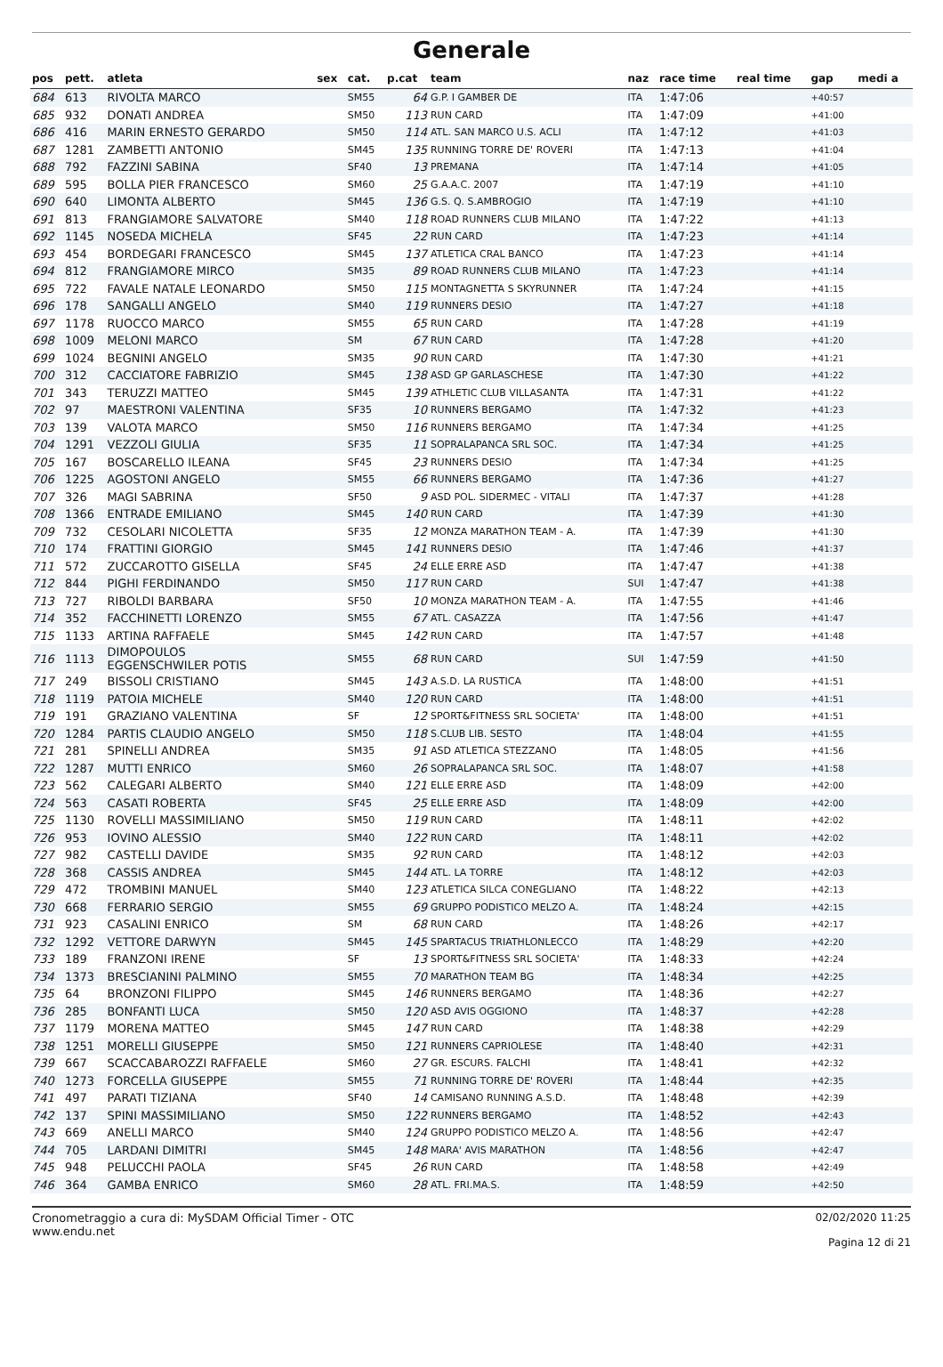Generale
| pos | pett. | atleta | sex | cat. | p.cat | team | naz | race time | real time | gap | medi a |
| --- | --- | --- | --- | --- | --- | --- | --- | --- | --- | --- | --- |
| 684 | 613 | RIVOLTA MARCO | | SM55 | 64 | G.P. I GAMBER DE | ITA | 1:47:06 | | +40:57 | |
| 685 | 932 | DONATI ANDREA | | SM50 | 113 | RUN CARD | ITA | 1:47:09 | | +41:00 | |
| 686 | 416 | MARIN ERNESTO GERARDO | | SM50 | 114 | ATL. SAN MARCO U.S. ACLI | ITA | 1:47:12 | | +41:03 | |
| 687 | 1281 | ZAMBETTI ANTONIO | | SM45 | 135 | RUNNING TORRE DE' ROVERI | ITA | 1:47:13 | | +41:04 | |
| 688 | 792 | FAZZINI SABINA | | SF40 | 13 | PREMANA | ITA | 1:47:14 | | +41:05 | |
| 689 | 595 | BOLLA PIER FRANCESCO | | SM60 | 25 | G.A.A.C. 2007 | ITA | 1:47:19 | | +41:10 | |
| 690 | 640 | LIMONTA ALBERTO | | SM45 | 136 | G.S. Q. S.AMBROGIO | ITA | 1:47:19 | | +41:10 | |
| 691 | 813 | FRANGIAMORE SALVATORE | | SM40 | 118 | ROAD RUNNERS CLUB MILANO | ITA | 1:47:22 | | +41:13 | |
| 692 | 1145 | NOSEDA MICHELA | | SF45 | 22 | RUN CARD | ITA | 1:47:23 | | +41:14 | |
| 693 | 454 | BORDEGARI FRANCESCO | | SM45 | 137 | ATLETICA CRAL BANCO | ITA | 1:47:23 | | +41:14 | |
| 694 | 812 | FRANGIAMORE MIRCO | | SM35 | 89 | ROAD RUNNERS CLUB MILANO | ITA | 1:47:23 | | +41:14 | |
| 695 | 722 | FAVALE NATALE LEONARDO | | SM50 | 115 | MONTAGNETTA S SKYRUNNER | ITA | 1:47:24 | | +41:15 | |
| 696 | 178 | SANGALLI ANGELO | | SM40 | 119 | RUNNERS DESIO | ITA | 1:47:27 | | +41:18 | |
| 697 | 1178 | RUOCCO MARCO | | SM55 | 65 | RUN CARD | ITA | 1:47:28 | | +41:19 | |
| 698 | 1009 | MELONI MARCO | | SM | 67 | RUN CARD | ITA | 1:47:28 | | +41:20 | |
| 699 | 1024 | BEGNINI ANGELO | | SM35 | 90 | RUN CARD | ITA | 1:47:30 | | +41:21 | |
| 700 | 312 | CACCIATORE FABRIZIO | | SM45 | 138 | ASD GP GARLASCHESE | ITA | 1:47:30 | | +41:22 | |
| 701 | 343 | TERUZZI MATTEO | | SM45 | 139 | ATHLETIC CLUB VILLASANTA | ITA | 1:47:31 | | +41:22 | |
| 702 | 97 | MAESTRONI VALENTINA | | SF35 | 10 | RUNNERS BERGAMO | ITA | 1:47:32 | | +41:23 | |
| 703 | 139 | VALOTA MARCO | | SM50 | 116 | RUNNERS BERGAMO | ITA | 1:47:34 | | +41:25 | |
| 704 | 1291 | VEZZOLI GIULIA | | SF35 | 11 | SOPRALAPANCA SRL SOC. | ITA | 1:47:34 | | +41:25 | |
| 705 | 167 | BOSCARELLO ILEANA | | SF45 | 23 | RUNNERS DESIO | ITA | 1:47:34 | | +41:25 | |
| 706 | 1225 | AGOSTONI ANGELO | | SM55 | 66 | RUNNERS BERGAMO | ITA | 1:47:36 | | +41:27 | |
| 707 | 326 | MAGI SABRINA | | SF50 | 9 | ASD POL. SIDERMEC - VITALI | ITA | 1:47:37 | | +41:28 | |
| 708 | 1366 | ENTRADE EMILIANO | | SM45 | 140 | RUN CARD | ITA | 1:47:39 | | +41:30 | |
| 709 | 732 | CESOLARI NICOLETTA | | SF35 | 12 | MONZA MARATHON TEAM - A. | ITA | 1:47:39 | | +41:30 | |
| 710 | 174 | FRATTINI GIORGIO | | SM45 | 141 | RUNNERS DESIO | ITA | 1:47:46 | | +41:37 | |
| 711 | 572 | ZUCCAROTTO GISELLA | | SF45 | 24 | ELLE ERRE ASD | ITA | 1:47:47 | | +41:38 | |
| 712 | 844 | PIGHI FERDINANDO | | SM50 | 117 | RUN CARD | SUI | 1:47:47 | | +41:38 | |
| 713 | 727 | RIBOLDI BARBARA | | SF50 | 10 | MONZA MARATHON TEAM - A. | ITA | 1:47:55 | | +41:46 | |
| 714 | 352 | FACCHINETTI LORENZO | | SM55 | 67 | ATL. CASAZZA | ITA | 1:47:56 | | +41:47 | |
| 715 | 1133 | ARTINA RAFFAELE | | SM45 | 142 | RUN CARD | ITA | 1:47:57 | | +41:48 | |
| 716 | 1113 | DIMOPOULOS EGGENSCHWILER POTIS | | SM55 | 68 | RUN CARD | SUI | 1:47:59 | | +41:50 | |
| 717 | 249 | BISSOLI CRISTIANO | | SM45 | 143 | A.S.D. LA RUSTICA | ITA | 1:48:00 | | +41:51 | |
| 718 | 1119 | PATOIA MICHELE | | SM40 | 120 | RUN CARD | ITA | 1:48:00 | | +41:51 | |
| 719 | 191 | GRAZIANO VALENTINA | | SF | 12 | SPORT&FITNESS SRL SOCIETA' | ITA | 1:48:00 | | +41:51 | |
| 720 | 1284 | PARTIS CLAUDIO ANGELO | | SM50 | 118 | S.CLUB LIB. SESTO | ITA | 1:48:04 | | +41:55 | |
| 721 | 281 | SPINELLI ANDREA | | SM35 | 91 | ASD ATLETICA STEZZANO | ITA | 1:48:05 | | +41:56 | |
| 722 | 1287 | MUTTI ENRICO | | SM60 | 26 | SOPRALAPANCA SRL SOC. | ITA | 1:48:07 | | +41:58 | |
| 723 | 562 | CALEGARI ALBERTO | | SM40 | 121 | ELLE ERRE ASD | ITA | 1:48:09 | | +42:00 | |
| 724 | 563 | CASATI ROBERTA | | SF45 | 25 | ELLE ERRE ASD | ITA | 1:48:09 | | +42:00 | |
| 725 | 1130 | ROVELLI MASSIMILIANO | | SM50 | 119 | RUN CARD | ITA | 1:48:11 | | +42:02 | |
| 726 | 953 | IOVINO ALESSIO | | SM40 | 122 | RUN CARD | ITA | 1:48:11 | | +42:02 | |
| 727 | 982 | CASTELLI DAVIDE | | SM35 | 92 | RUN CARD | ITA | 1:48:12 | | +42:03 | |
| 728 | 368 | CASSIS ANDREA | | SM45 | 144 | ATL. LA TORRE | ITA | 1:48:12 | | +42:03 | |
| 729 | 472 | TROMBINI MANUEL | | SM40 | 123 | ATLETICA SILCA CONEGLIANO | ITA | 1:48:22 | | +42:13 | |
| 730 | 668 | FERRARIO SERGIO | | SM55 | 69 | GRUPPO PODISTICO MELZO A. | ITA | 1:48:24 | | +42:15 | |
| 731 | 923 | CASALINI ENRICO | | SM | 68 | RUN CARD | ITA | 1:48:26 | | +42:17 | |
| 732 | 1292 | VETTORE DARWYN | | SM45 | 145 | SPARTACUS TRIATHLONLECCO | ITA | 1:48:29 | | +42:20 | |
| 733 | 189 | FRANZONI IRENE | | SF | 13 | SPORT&FITNESS SRL SOCIETA' | ITA | 1:48:33 | | +42:24 | |
| 734 | 1373 | BRESCIANINI PALMINO | | SM55 | 70 | MARATHON TEAM BG | ITA | 1:48:34 | | +42:25 | |
| 735 | 64 | BRONZONI FILIPPO | | SM45 | 146 | RUNNERS BERGAMO | ITA | 1:48:36 | | +42:27 | |
| 736 | 285 | BONFANTI LUCA | | SM50 | 120 | ASD AVIS OGGIONO | ITA | 1:48:37 | | +42:28 | |
| 737 | 1179 | MORENA MATTEO | | SM45 | 147 | RUN CARD | ITA | 1:48:38 | | +42:29 | |
| 738 | 1251 | MORELLI GIUSEPPE | | SM50 | 121 | RUNNERS CAPRIOLESE | ITA | 1:48:40 | | +42:31 | |
| 739 | 667 | SCACCABAROZZI RAFFAELE | | SM60 | 27 | GR. ESCURS. FALCHI | ITA | 1:48:41 | | +42:32 | |
| 740 | 1273 | FORCELLA GIUSEPPE | | SM55 | 71 | RUNNING TORRE DE' ROVERI | ITA | 1:48:44 | | +42:35 | |
| 741 | 497 | PARATI TIZIANA | | SF40 | 14 | CAMISANO RUNNING A.S.D. | ITA | 1:48:48 | | +42:39 | |
| 742 | 137 | SPINI MASSIMILIANO | | SM50 | 122 | RUNNERS BERGAMO | ITA | 1:48:52 | | +42:43 | |
| 743 | 669 | ANELLI MARCO | | SM40 | 124 | GRUPPO PODISTICO MELZO A. | ITA | 1:48:56 | | +42:47 | |
| 744 | 705 | LARDANI DIMITRI | | SM45 | 148 | MARA' AVIS MARATHON | ITA | 1:48:56 | | +42:47 | |
| 745 | 948 | PELUCCHI PAOLA | | SF45 | 26 | RUN CARD | ITA | 1:48:58 | | +42:49 | |
| 746 | 364 | GAMBA ENRICO | | SM60 | 28 | ATL. FRI.MA.S. | ITA | 1:48:59 | | +42:50 | |
Cronometraggio a cura di: MySDAM Official Timer - OTC
www.endu.net
02/02/2020 11:25
Pagina 12 di 21